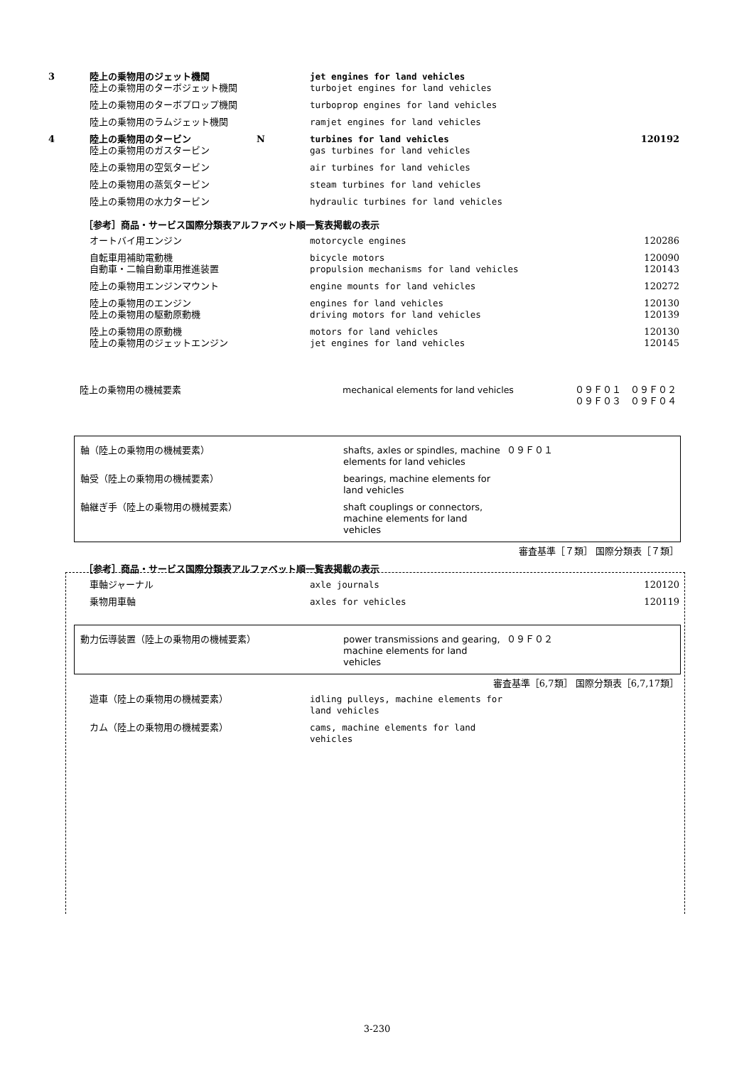| 3 | 陸上の乗物用のジェット機関 | | jet engines for land vehicles | |
| | 陸上の乗物用のターボジェット機関 | | turbojet engines for land vehicles | |
| | 陸上の乗物用のターボプロップ機関 | | turboprop engines for land vehicles | |
| | 陸上の乗物用のラムジェット機関 | | ramjet engines for land vehicles | |
| 4 | 陸上の乗物用のタービン | N | turbines for land vehicles | 120192 |
| | 陸上の乗物用のガスタービン | | gas turbines for land vehicles | |
| | 陸上の乗物用の空気タービン | | air turbines for land vehicles | |
| | 陸上の乗物用の蒸気タービン | | steam turbines for land vehicles | |
| | 陸上の乗物用の水力タービン | | hydraulic turbines for land vehicles | |
［参考］商品・サービス国際分類表アルファベット順一覧表掲載の表示
| | オートバイ用エンジン | | motorcycle engines | 120286 |
| | 自転車用補助電動機 | | bicycle motors | 120090 |
| | 自動車・二輪自動車用推進装置 | | propulsion mechanisms for land vehicles | 120143 |
| | 陸上の乗物用エンジンマウント | | engine mounts for land vehicles | 120272 |
| | 陸上の乗物用のエンジン | | engines for land vehicles | 120130 |
| | 陸上の乗物用の駆動原動機 | | driving motors for land vehicles | 120139 |
| | 陸上の乗物用の原動機 | | motors for land vehicles | 120130 |
| | 陸上の乗物用のジェットエンジン | | jet engines for land vehicles | 120145 |
| 陸上の乗物用の機械要素 | mechanical elements for land vehicles | ０９Ｆ０１ ０９Ｆ０２ ０９Ｆ０３ ０９Ｆ０４ |
| 軸（陸上の乗物用の機械要素） | shafts, axles or spindles, machine elements for land vehicles | ０９Ｆ０１ |
| 軸受（陸上の乗物用の機械要素） | bearings, machine elements for land vehicles | |
| 軸継ぎ手（陸上の乗物用の機械要素） | shaft couplings or connectors, machine elements for land vehicles | |
審査基準［７類］ 国際分類表［７類］
［参考］商品・サービス国際分類表アルファベット順一覧表掲載の表示
| | 車軸ジャーナル | | axle journals | 120120 |
| | 乗物用車軸 | | axles for vehicles | 120119 |
| 動力伝導装置（陸上の乗物用の機械要素） | power transmissions and gearing, machine elements for land vehicles | ０９Ｆ０２ |
審査基準［6,7類］ 国際分類表［6,7,17類］
| | 遊車（陸上の乗物用の機械要素） | | idling pulleys, machine elements for land vehicles | |
| | カム（陸上の乗物用の機械要素） | | cams, machine elements for land vehicles | |
3-230